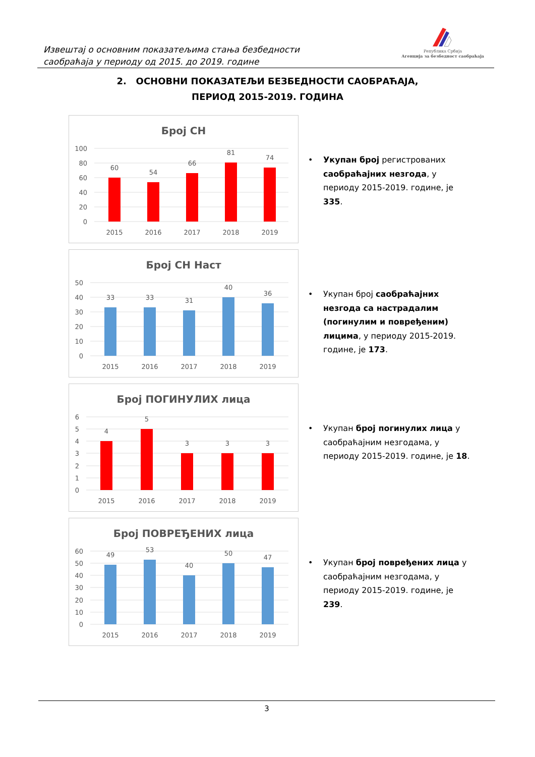Извештај о основним показатељима стања безбедности
саобраћаја у периоду од 2015. до 2019. године
Република Србија
Агенција за безбедност саобраћаја
2. ОСНОВНИ ПОКАЗАТЕЉИ БЕЗБЕДНОСТИ САОБРАЋАЈА,
ПЕРИОД 2015-2019. ГОДИНА
Број СН
100
80
60
40
20
0
60
54
66
81
74
2015
2016
2017
2018
2019
• Укупан број регистрованих саобраћајних незгода, у периоду 2015-2019. године, је 335.
Број СН Наст
50
40
30
20
10
0
33
33
31
40
36
2015
2016
2017
2018
2019
• Укупан број саобраћајних незгода са настрадалим (погинулим и повређеним) лицима, у периоду 2015-2019. године, је 173.
Број ПОГИНУЛИХ лица
6
5
4
3
2
1
0
4
5
3
3
3
2015
2016
2017
2018
2019
• Укупан број погинулих лица у саобраћајним незгодама, у периоду 2015-2019. године, је 18.
Број ПОВРЕЂЕНИХ лица
60
50
40
30
20
10
0
49
53
40
50
47
2015
2016
2017
2018
2019
• Укупан број повређених лица у саобраћајним незгодама, у периоду 2015-2019. године, је 239.
3